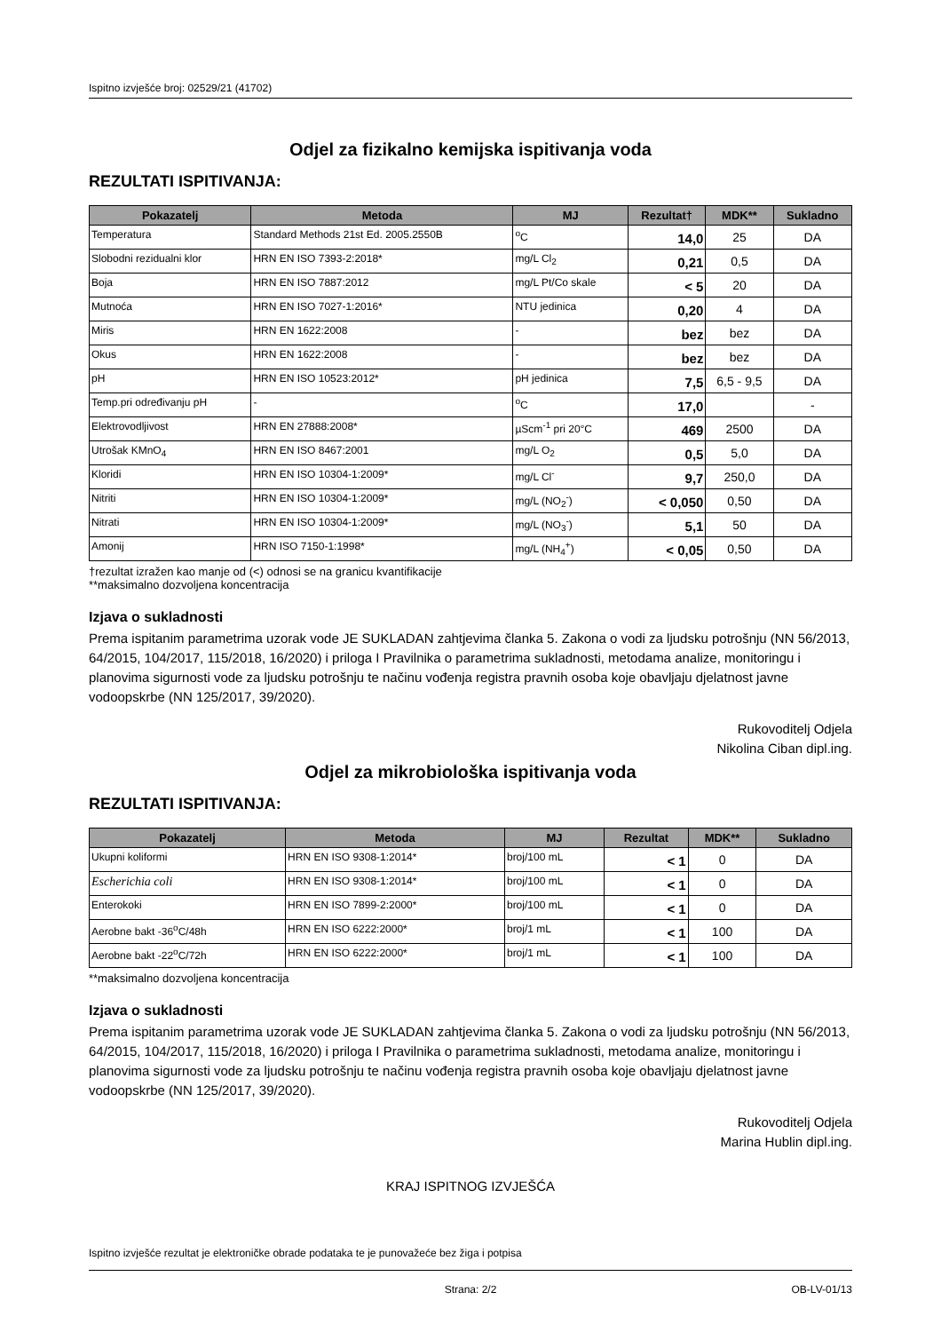Ispitno izvješće broj: 02529/21 (41702)
Odjel za fizikalno kemijska ispitivanja voda
REZULTATI ISPITIVANJA:
| Pokazatelj | Metoda | MJ | Rezultat† | MDK** | Sukladno |
| --- | --- | --- | --- | --- | --- |
| Temperatura | Standard Methods 21st Ed. 2005.2550B | <sup>o</sup> C | 14,0 | 25 | DA |
| Slobodni rezidualni klor | HRN EN ISO 7393-2:2018* | mg/L Cl<sub>2</sub> | 0,21 | 0,5 | DA |
| Boja | HRN EN ISO 7887:2012 | mg/L Pt/Co skale | < 5 | 20 | DA |
| Mutnoća | HRN EN ISO 7027-1:2016* | NTU jedinica | 0,20 | 4 | DA |
| Miris | HRN EN 1622:2008 | - | bez | bez | DA |
| Okus | HRN EN 1622:2008 | - | bez | bez | DA |
| pH | HRN EN ISO 10523:2012* | pH jedinica | 7,5 | 6,5 - 9,5 | DA |
| Temp.pri određivanju pH | - | <sup>o</sup> C | 17,0 | | - |
| Elektrovodljivost | HRN EN 27888:2008* | µScm<sup>-1</sup> pri 20°C | 469 | 2500 | DA |
| Utrošak KMnO<sub>4</sub> | HRN EN ISO 8467:2001 | mg/L O<sub>2</sub> | 0,5 | 5,0 | DA |
| Kloridi | HRN EN ISO 10304-1:2009* | mg/L Cl<sup>-</sup> | 9,7 | 250,0 | DA |
| Nitriti | HRN EN ISO 10304-1:2009* | mg/L (NO<sub>2</sub><sup>-</sup>) | < 0,050 | 0,50 | DA |
| Nitrati | HRN EN ISO 10304-1:2009* | mg/L (NO<sub>3</sub><sup>-</sup>) | 5,1 | 50 | DA |
| Amonij | HRN ISO 7150-1:1998* | mg/L (NH<sub>4</sub><sup>+</sup>) | < 0,05 | 0,50 | DA |
†rezultat izražen kao manje od (<) odnosi se na granicu kvantifikacije
**maksimalno dozvoljena koncentracija
Izjava o sukladnosti
Prema ispitanim parametrima uzorak vode JE SUKLADAN zahtjevima članka 5. Zakona o vodi za ljudsku potrošnju (NN 56/2013, 64/2015, 104/2017, 115/2018, 16/2020) i priloga I Pravilnika o parametrima sukladnosti, metodama analize, monitoringu i planovima sigurnosti vode za ljudsku potrošnju te načinu vođenja registra pravnih osoba koje obavljaju djelatnost javne vodoopskrbe (NN 125/2017, 39/2020).
Rukovoditelj Odjela
Nikolina Ciban dipl.ing.
Odjel za mikrobiološka ispitivanja voda
REZULTATI ISPITIVANJA:
| Pokazatelj | Metoda | MJ | Rezultat | MDK** | Sukladno |
| --- | --- | --- | --- | --- | --- |
| Ukupni koliformi | HRN EN ISO 9308-1:2014* | broj/100 mL | < 1 | 0 | DA |
| Escherichia coli | HRN EN ISO 9308-1:2014* | broj/100 mL | < 1 | 0 | DA |
| Enterokoki | HRN EN ISO 7899-2:2000* | broj/100 mL | < 1 | 0 | DA |
| Aerobne bakt -36<sup>o</sup>C/48h | HRN EN ISO 6222:2000* | broj/1 mL | < 1 | 100 | DA |
| Aerobne bakt -22<sup>o</sup>C/72h | HRN EN ISO 6222:2000* | broj/1 mL | < 1 | 100 | DA |
**maksimalno dozvoljena koncentracija
Izjava o sukladnosti
Prema ispitanim parametrima uzorak vode JE SUKLADAN zahtjevima članka 5. Zakona o vodi za ljudsku potrošnju (NN 56/2013, 64/2015, 104/2017, 115/2018, 16/2020) i priloga I Pravilnika o parametrima sukladnosti, metodama analize, monitoringu i planovima sigurnosti vode za ljudsku potrošnju te načinu vođenja registra pravnih osoba koje obavljaju djelatnost javne vodoopskrbe (NN 125/2017, 39/2020).
Rukovoditelj Odjela
Marina Hublin dipl.ing.
KRAJ ISPITNOG IZVJEŠĆA
Ispitno izvješće rezultat je elektroničke obrade podataka te je punovažeće bez žiga i potpisa
Strana: 2/2 OB-LV-01/13